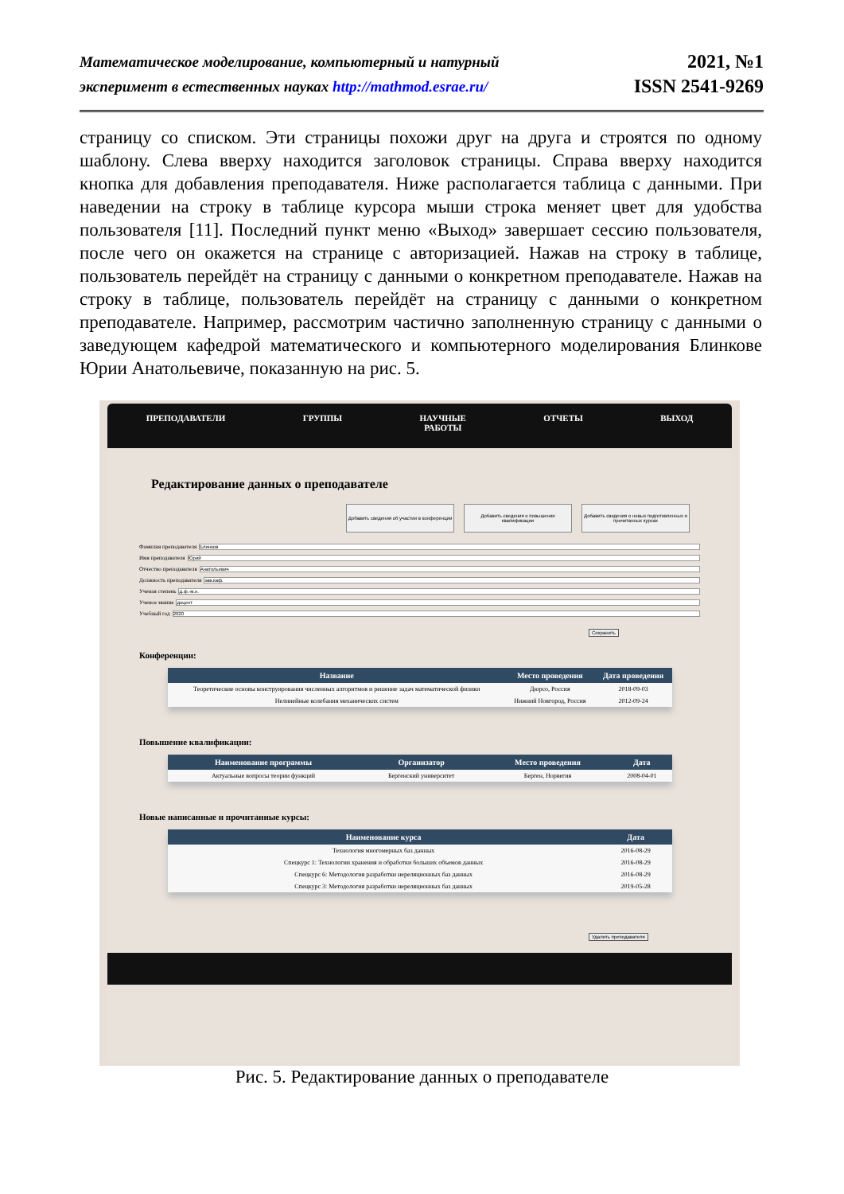Математическое моделирование, компьютерный и натурный
эксперимент в естественных науках http://mathmod.esrae.ru/
2021, №1
ISSN 2541-9269
страницу со списком. Эти страницы похожи друг на друга и строятся по одному шаблону. Слева вверху находится заголовок страницы. Справа вверху находится кнопка для добавления преподавателя. Ниже располагается таблица с данными. При наведении на строку в таблице курсора мыши строка меняет цвет для удобства пользователя [11]. Последний пункт меню «Выход» завершает сессию пользователя, после чего он окажется на странице с авторизацией. Нажав на строку в таблице, пользователь перейдёт на страницу с данными о конкретном преподавателе. Нажав на строку в таблице, пользователь перейдёт на страницу с данными о конкретном преподавателе. Например, рассмотрим частично заполненную страницу с данными о заведующем кафедрой математического и компьютерного моделирования Блинкове Юрии Анатольевиче, показанную на рис. 5.
ПРЕПОДАВАТЕЛИ ГРУППЫ НАУЧНЫЕ
РАБОТЫ
ОТЧЕТЫ ВЫХОД
Редактирование данных о преподавателе
Добавить сведения об участии в конференции
Добавить сведения о повышении квалификации
Добавить сведения о новых подготовленных и прочитанных курсах
Фамилия преподавателя Блинков
Имя преподавателя Юрий
Отчество преподавателя Анатольевич
Должность преподавателя зав.каф.
Ученая степень д.ф.-м.н.
Ученое звание доцент
Учебный год 2020
Сохранить
Конференции:
| Название | Место проведения | Дата проведения |
| --- | --- | --- |
| Теоретические основы конструирования численных алгоритмов и решение задач математической физики | Дюрсо, Россия | 2018-09-03 |
| Нелинейные колебания механических систем | Нижний Новгород, Россия | 2012-09-24 |
Повышение квалификации:
| Наименование программы | Организатор | Место проведения | Дата |
| --- | --- | --- | --- |
| Актуальные вопросы теории функций | Бергенский университет | Берген, Норвегия | 2008-04-01 |
Новые написанные и прочитанные курсы:
| Наименование курса | Дата |
| --- | --- |
| Технология многомерных баз данных | 2016-08-29 |
| Спецкурс 1: Технологии хранения и обработки больших объемов данных | 2016-08-29 |
| Спецкурс 6: Методология разработки нереляционных баз данных | 2016-08-29 |
| Спецкурс 3: Методология разработки нереляционных баз данных | 2019-05-28 |
Удалить преподавателя
Рис. 5. Редактирование данных о преподавателе